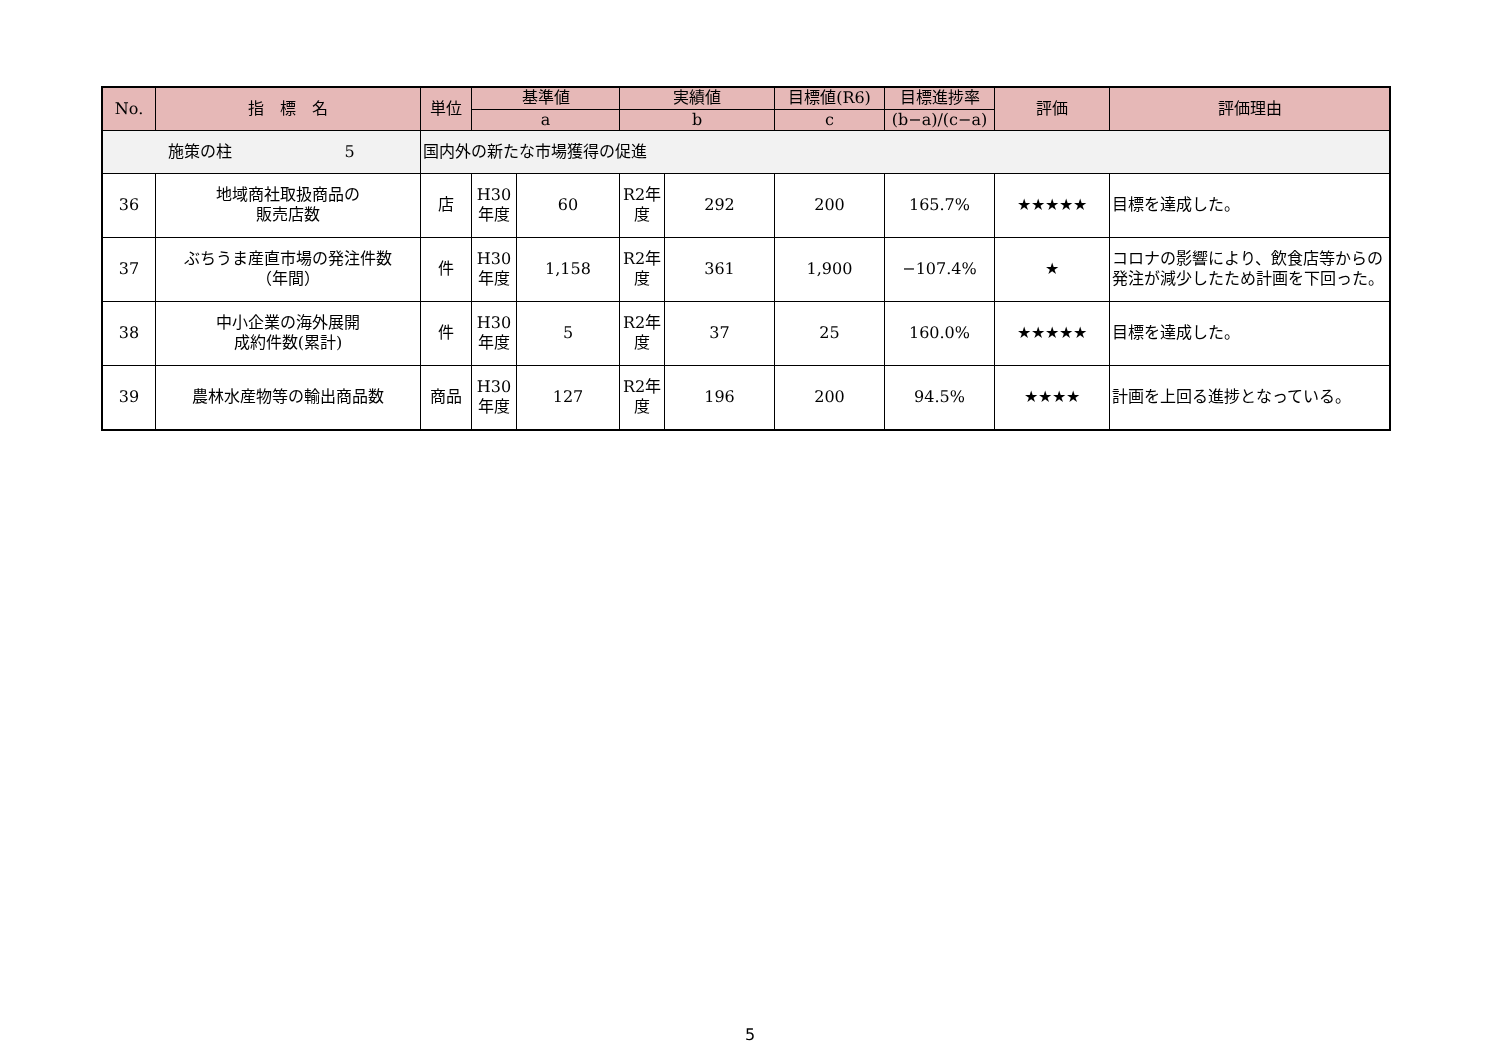| No. | 指 標 名 | 単位 | 基準値 | | 実績値 | | 目標値(R6) | 目標進捗率 | 評価 | 評価理由 |
| --- | --- | --- | --- | --- | --- | --- | --- | --- | --- | --- |
| | | | a | | b | | c | (b−a)/(c−a) | | |
| 施策の柱 5 | | 国内外の新たな市場獲得の促進 | | | | | | | | |
| 36 | 地域商社取扱商品の 販売店数 | 店 | H30 年度 | 60 | R2年 度 | 292 | 200 | 165.7% | ★★★★★ | 目標を達成した。 |
| 37 | ぶちうま産直市場の発注件数 （年間） | 件 | H30 年度 | 1,158 | R2年 度 | 361 | 1,900 | −107.4% | ★ | コロナの影響により、飲食店等からの発注が減少したため計画を下回った。 |
| 38 | 中小企業の海外展開 成約件数(累計) | 件 | H30 年度 | 5 | R2年 度 | 37 | 25 | 160.0% | ★★★★★ | 目標を達成した。 |
| 39 | 農林水産物等の輸出商品数 | 商品 | H30 年度 | 127 | R2年 度 | 196 | 200 | 94.5% | ★★★★ | 計画を上回る進捗となっている。 |
5